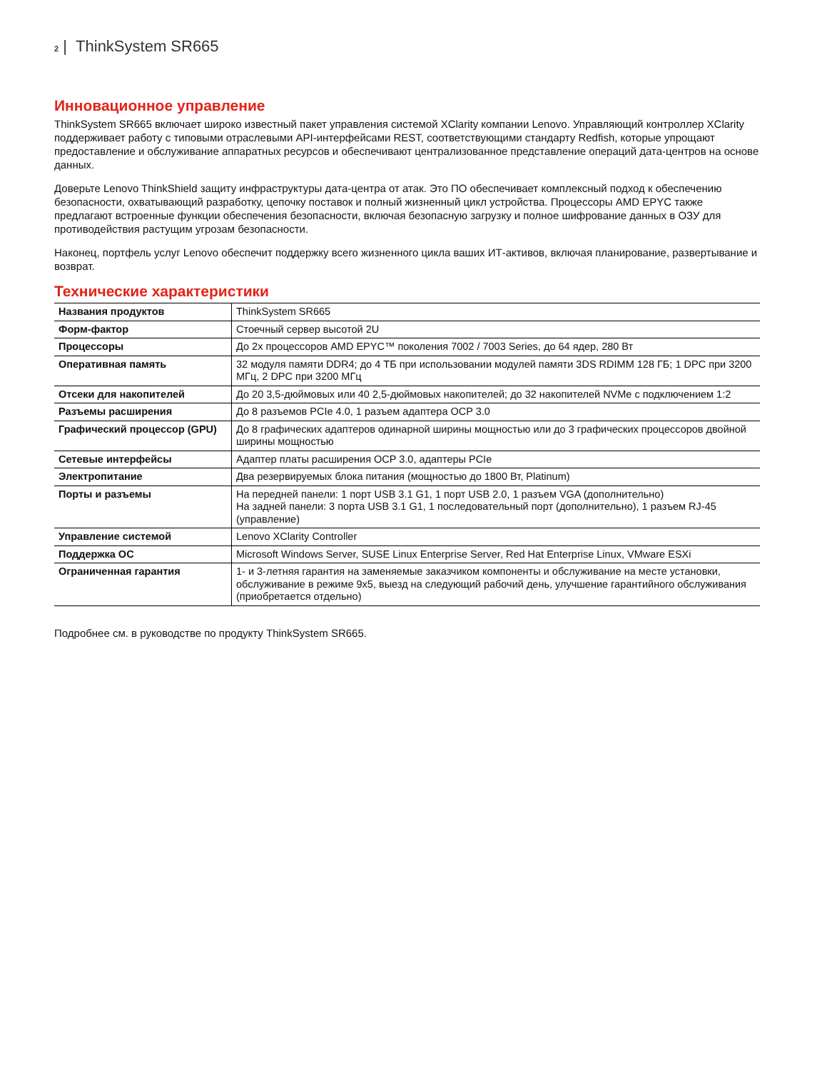2 | ThinkSystem SR665
Инновационное управление
ThinkSystem SR665 включает широко известный пакет управления системой XClarity компании Lenovo. Управляющий контроллер XClarity поддерживает работу с типовыми отраслевыми API-интерфейсами REST, соответствующими стандарту Redfish, которые упрощают предоставление и обслуживание аппаратных ресурсов и обеспечивают централизованное представление операций дата-центров на основе данных.
Доверьте Lenovo ThinkShield защиту инфраструктуры дата-центра от атак. Это ПО обеспечивает комплексный подход к обеспечению безопасности, охватывающий разработку, цепочку поставок и полный жизненный цикл устройства. Процессоры AMD EPYC также предлагают встроенные функции обеспечения безопасности, включая безопасную загрузку и полное шифрование данных в ОЗУ для противодействия растущим угрозам безопасности.
Наконец, портфель услуг Lenovo обеспечит поддержку всего жизненного цикла ваших ИТ-активов, включая планирование, развертывание и возврат.
Технические характеристики
| Названия продуктов | ThinkSystem SR665 |
| Форм-фактор | Стоечный сервер высотой 2U |
| Процессоры | До 2х процессоров AMD EPYC™ поколения 7002 / 7003 Series, до 64 ядер, 280 Вт |
| Оперативная память | 32 модуля памяти DDR4; до 4 ТБ при использовании модулей памяти 3DS RDIMM 128 ГБ; 1 DPC при 3200 МГц, 2 DPC при 3200 МГц |
| Отсеки для накопителей | До 20 3,5-дюймовых или 40 2,5-дюймовых накопителей; до 32 накопителей NVMe с подключением 1:2 |
| Разъемы расширения | До 8 разъемов PCIe 4.0, 1 разъем адаптера OCP 3.0 |
| Графический процессор (GPU) | До 8 графических адаптеров одинарной ширины мощностью или до 3 графических процессоров двойной ширины мощностью |
| Сетевые интерфейсы | Адаптер платы расширения OCP 3.0, адаптеры PCIe |
| Электропитание | Два резервируемых блока питания (мощностью до 1800 Вт, Platinum) |
| Порты и разъемы | На передней панели: 1 порт USB 3.1 G1, 1 порт USB 2.0, 1 разъем VGA (дополнительно) На задней панели: 3 порта USB 3.1 G1, 1 последовательный порт (дополнительно), 1 разъем RJ-45 (управление) |
| Управление системой | Lenovo XClarity Controller |
| Поддержка ОС | Microsoft Windows Server, SUSE Linux Enterprise Server, Red Hat Enterprise Linux, VMware ESXi |
| Ограниченная гарантия | 1- и 3-летняя гарантия на заменяемые заказчиком компоненты и обслуживание на месте установки, обслуживание в режиме 9x5, выезд на следующий рабочий день, улучшение гарантийного обслуживания (приобретается отдельно) |
Подробнее см. в руководстве по продукту ThinkSystem SR665.